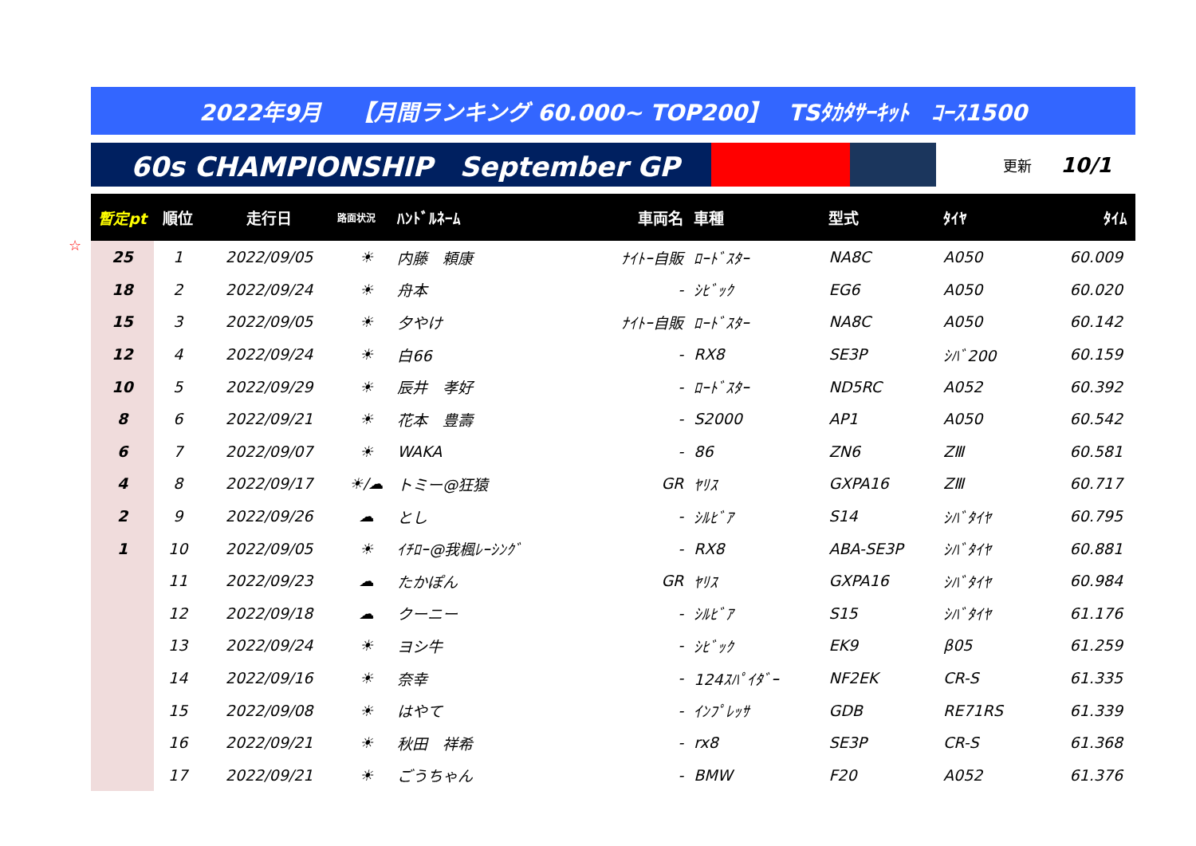2022年9月　 【月間ランキング 60.000~ TOP200】　 TSﾀｶﾀｻｰｷｯﾄ　ｺｰｽ1500
60s CHAMPIONSHIP　September GP
更新 10/1
☆
| 暫定pt | 順位 | 走行日 | 路面状況 | ﾊﾝﾄﾞﾙﾈｰﾑ | 車両名 | 車種 | 型式 | ﾀｲﾔ | ﾀｲﾑ |
| --- | --- | --- | --- | --- | --- | --- | --- | --- | --- |
| 25 | 1 | 2022/09/05 | ☀ | 内藤 頼康 | ﾅｲﾄｰ自販 | ﾛｰﾄﾞｽﾀｰ | NA8C | A050 | 60.009 |
| 18 | 2 | 2022/09/24 | ☀ | 舟本 | - | ｼﾋﾞｯｸ | EG6 | A050 | 60.020 |
| 15 | 3 | 2022/09/05 | ☀ | 夕やけ | ﾅｲﾄｰ自販 | ﾛｰﾄﾞｽﾀｰ | NA8C | A050 | 60.142 |
| 12 | 4 | 2022/09/24 | ☀ | 白66 | - | RX8 | SE3P | ｼﾊﾞ200 | 60.159 |
| 10 | 5 | 2022/09/29 | ☀ | 辰井 孝好 | - | ﾛｰﾄﾞｽﾀｰ | ND5RC | A052 | 60.392 |
| 8 | 6 | 2022/09/21 | ☀ | 花本 豊壽 | - | S2000 | AP1 | A050 | 60.542 |
| 6 | 7 | 2022/09/07 | ☀ | WAKA | - | 86 | ZN6 | ZⅢ | 60.581 |
| 4 | 8 | 2022/09/17 | ☀/☁ | トミー@狂猿 | GR | ﾔﾘｽ | GXPA16 | ZⅢ | 60.717 |
| 2 | 9 | 2022/09/26 | ☁ | とし | - | ｼﾙﾋﾞｱ | S14 | ｼﾊﾞﾀｲﾔ | 60.795 |
| 1 | 10 | 2022/09/05 | ☀ | ｲﾁﾛｰ@我楓ﾚｰｼﾝｸﾞ | - | RX8 | ABA-SE3P | ｼﾊﾞﾀｲﾔ | 60.881 |
| | 11 | 2022/09/23 | ☁ | たかぽん | GR | ﾔﾘｽ | GXPA16 | ｼﾊﾞﾀｲﾔ | 60.984 |
| | 12 | 2022/09/18 | ☁ | クーニー | - | ｼﾙﾋﾞｱ | S15 | ｼﾊﾞﾀｲﾔ | 61.176 |
| | 13 | 2022/09/24 | ☀ | ヨシ牛 | - | ｼﾋﾞｯｸ | EK9 | β05 | 61.259 |
| | 14 | 2022/09/16 | ☀ | 奈幸 | - | 124ｽﾊﾟｲﾀﾞｰ | NF2EK | CR-S | 61.335 |
| | 15 | 2022/09/08 | ☀ | はやて | - | ｲﾝﾌﾟﾚｯｻ | GDB | RE71RS | 61.339 |
| | 16 | 2022/09/21 | ☀ | 秋田 祥希 | - | rx8 | SE3P | CR-S | 61.368 |
| | 17 | 2022/09/21 | ☀ | ごうちゃん | - | BMW | F20 | A052 | 61.376 |